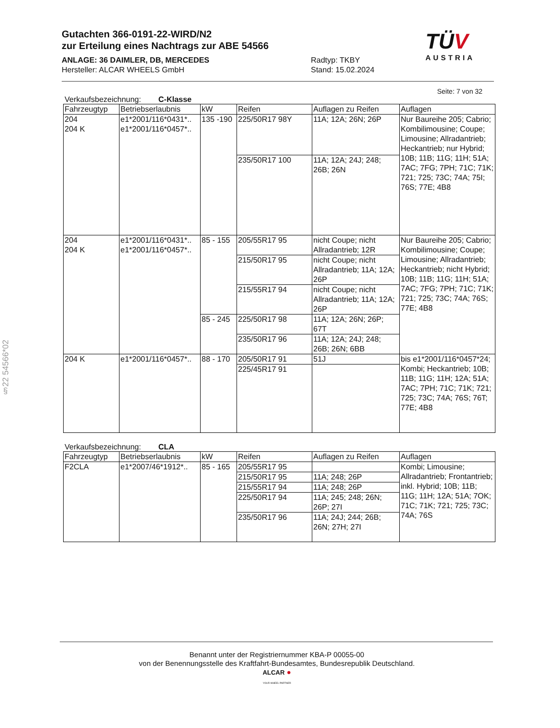Gutachten 366-0191-22-WIRD/N2
zur Erteilung eines Nachtrags zur ABE 54566
ANLAGE: 36 DAIMLER, DB, MERCEDES
Radtyp: TKBY
Hersteller: ALCAR WHEELS GmbH Stand: 15.02.2024
TÜV
AUSTRIA
Seite: 7 von 32
Verkaufsbezeichnung: C-Klasse
| Fahrzeugtyp | Betriebserlaubnis | kW | Reifen | Auflagen zu Reifen | Auflagen |
| --- | --- | --- | --- | --- | --- |
| 204 204 K | e1*2001/116*0431*.. e1*2001/116*0457*.. | 135 -190 | 225/50R17 98Y | 11A; 12A; 26N; 26P | Nur Baureihe 205; Cabrio; Kombilimousine; Coupe; Limousine; Allradantrieb; Heckantrieb; nur Hybrid; 10B; 11B; 11G; 11H; 51A; 7AC; 7FG; 7PH; 71C; 71K; 721; 725; 73C; 74A; 75I; 76S; 77E; 4B8 |
| | | | 235/50R17 100 | 11A; 12A; 24J; 248; 26B; 26N | |
| 204 204 K | e1*2001/116*0431*.. e1*2001/116*0457*.. | 85 - 155 | 205/55R17 95 | nicht Coupe; nicht Allradantrieb; 12R | Nur Baureihe 205; Cabrio; Kombilimousine; Coupe; Limousine; Allradantrieb; Heckantrieb; nicht Hybrid; 10B; 11B; 11G; 11H; 51A; 7AC; 7FG; 7PH; 71C; 71K; 721; 725; 73C; 74A; 76S; 77E; 4B8 |
| | | | 215/50R17 95 | nicht Coupe; nicht Allradantrieb; 11A; 12A; 26P | |
| | | | 215/55R17 94 | nicht Coupe; nicht Allradantrieb; 11A; 12A; 26P | |
| | | 85 - 245 | 225/50R17 98 | 11A; 12A; 26N; 26P; 67T | |
| | | | 235/50R17 96 | 11A; 12A; 24J; 248; 26B; 26N; 6BB | |
| 204 K | e1*2001/116*0457*.. | 88 - 170 | 205/50R17 91 | 51J | bis e1*2001/116*0457*24; Kombi; Heckantrieb; 10B; 11B; 11G; 11H; 12A; 51A; 7AC; 7PH; 71C; 71K; 721; 725; 73C; 74A; 76S; 76T; 77E; 4B8 |
| | | | 225/45R17 91 | | |
Verkaufsbezeichnung: CLA
| Fahrzeugtyp | Betriebserlaubnis | kW | Reifen | Auflagen zu Reifen | Auflagen |
| --- | --- | --- | --- | --- | --- |
| F2CLA | e1*2007/46*1912*.. | 85 - 165 | 205/55R17 95 | | Kombi; Limousine; Allradantrieb; Frontantrieb; inkl. Hybrid; 10B; 11B; 11G; 11H; 12A; 51A; 7OK; 71C; 71K; 721; 725; 73C; 74A; 76S |
| | | | 215/50R17 95 | 11A; 248; 26P | |
| | | | 215/55R17 94 | 11A; 248; 26P | |
| | | | 225/50R17 94 | 11A; 245; 248; 26N; 26P; 27I | |
| | | | 235/50R17 96 | 11A; 24J; 244; 26B; 26N; 27H; 27I | |
§22 54566*02
Benannt unter der Registriernummer KBA-P 00055-00
von der Benennungsstelle des Kraftfahrt-Bundesamtes, Bundesrepublik Deutschland.
ALCAR ●
YOUR WHEEL PARTNER